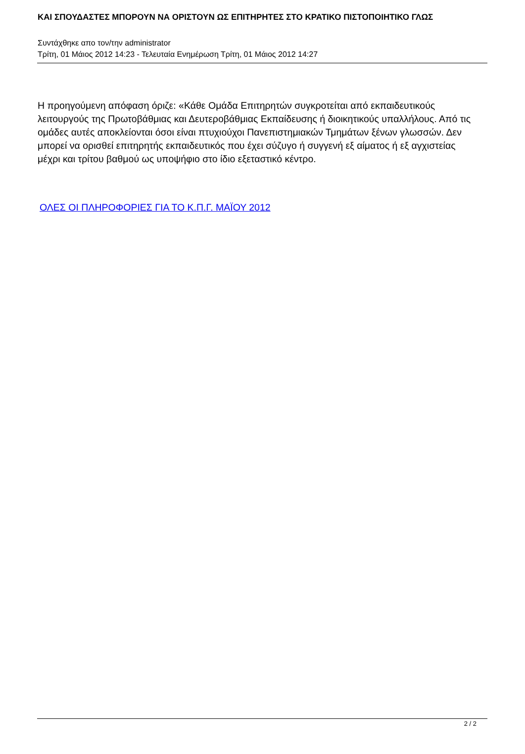ΚΑΙ ΣΠΟΥΔΑΣΤΕΣ ΜΠΟΡΟΥΝ ΝΑ ΟΡΙΣΤΟΥΝ ΩΣ ΕΠΙΤΗΡΗΤΕΣ ΣΤΟ ΚΡΑΤΙΚΟ ΠΙΣΤΟΠΟΙΗΤΙΚΟ ΓΛΩΣ
Συντάχθηκε απο τον/την administrator
Τρίτη, 01 Μάιος 2012 14:23 - Τελευταία Ενημέρωση Τρίτη, 01 Μάιος 2012 14:27
Η προηγούμενη απόφαση όριζε: «Κάθε Ομάδα Επιτηρητών συγκροτείται από εκπαιδευτικούς λειτουργούς της Πρωτοβάθμιας και Δευτεροβάθμιας Εκπαίδευσης ή διοικητικούς υπαλλήλους. Από τις ομάδες αυτές αποκλείονται όσοι είναι πτυχιούχοι Πανεπιστημιακών Τμημάτων ξένων γλωσσών. Δεν μπορεί να ορισθεί επιτηρητής εκπαιδευτικός που έχει σύζυγο ή συγγενή εξ αίματος ή εξ αγχιστείας μέχρι και τρίτου βαθμού ως υποψήφιο στο ίδιο εξεταστικό κέντρο.
ΟΛΕΣ ΟΙ ΠΛΗΡΟΦΟΡΙΕΣ ΓΙΑ ΤΟ Κ.Π.Γ. ΜΑΪΟΥ 2012
2 / 2